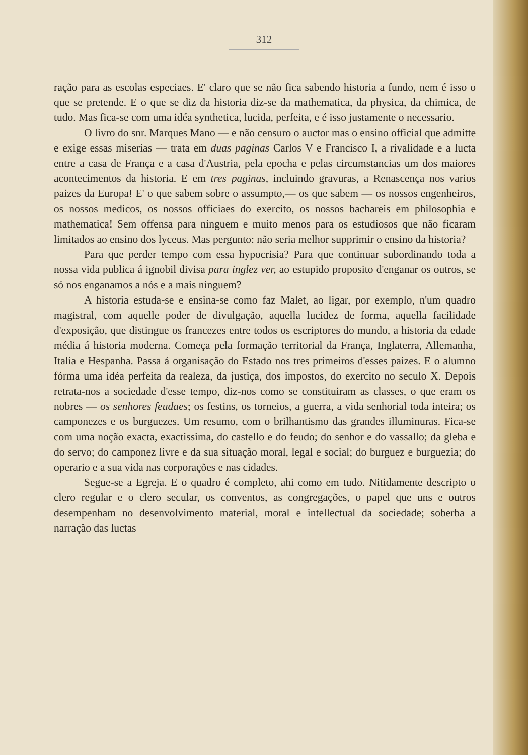312
ração para as escolas especiaes. E' claro que se não fica sabendo historia a fundo, nem é isso o que se pretende. E o que se diz da historia diz-se da mathematica, da physica, da chimica, de tudo. Mas fica-se com uma idéa synthetica, lucida, perfeita, e é isso justamente o necessario.
O livro do snr. Marques Mano — e não censuro o auctor mas o ensino official que admitte e exige essas miserias — trata em duas paginas Carlos V e Francisco I, a rivalidade e a lucta entre a casa de França e a casa d'Austria, pela epocha e pelas circumstancias um dos maiores acontecimentos da historia. E em tres paginas, incluindo gravuras, a Renascença nos varios paizes da Europa! E' o que sabem sobre o assumpto,— os que sabem — os nossos engenheiros, os nossos medicos, os nossos officiaes do exercito, os nossos bachareis em philosophia e mathematica! Sem offensa para ninguem e muito menos para os estudiosos que não ficaram limitados ao ensino dos lyceus. Mas pergunto: não seria melhor supprimir o ensino da historia?
Para que perder tempo com essa hypocrisia? Para que continuar subordinando toda a nossa vida publica á ignobil divisa para inglez ver, ao estupido proposito d'enganar os outros, se só nos enganamos a nós e a mais ninguem?
A historia estuda-se e ensina-se como faz Malet, ao ligar, por exemplo, n'um quadro magistral, com aquelle poder de divulgação, aquella lucidez de forma, aquella facilidade d'exposição, que distingue os francezes entre todos os escriptores do mundo, a historia da edade média á historia moderna. Começa pela formação territorial da França, Inglaterra, Allemanha, Italia e Hespanha. Passa á organisação do Estado nos tres primeiros d'esses paizes. E o alumno fórma uma idéa perfeita da realeza, da justiça, dos impostos, do exercito no seculo X. Depois retrata-nos a sociedade d'esse tempo, diz-nos como se constituiram as classes, o que eram os nobres — os senhores feudaes; os festins, os torneios, a guerra, a vida senhorial toda inteira; os camponezes e os burguezes. Um resumo, com o brilhantismo das grandes illuminuras. Fica-se com uma noção exacta, exactissima, do castello e do feudo; do senhor e do vassallo; da gleba e do servo; do camponez livre e da sua situação moral, legal e social; do burguez e burguezia; do operario e a sua vida nas corporações e nas cidades.
Segue-se a Egreja. E o quadro é completo, ahi como em tudo. Nitidamente descripto o clero regular e o clero secular, os conventos, as congregações, o papel que uns e outros desempenham no desenvolvimento material, moral e intellectual da sociedade; soberba a narração das luctas